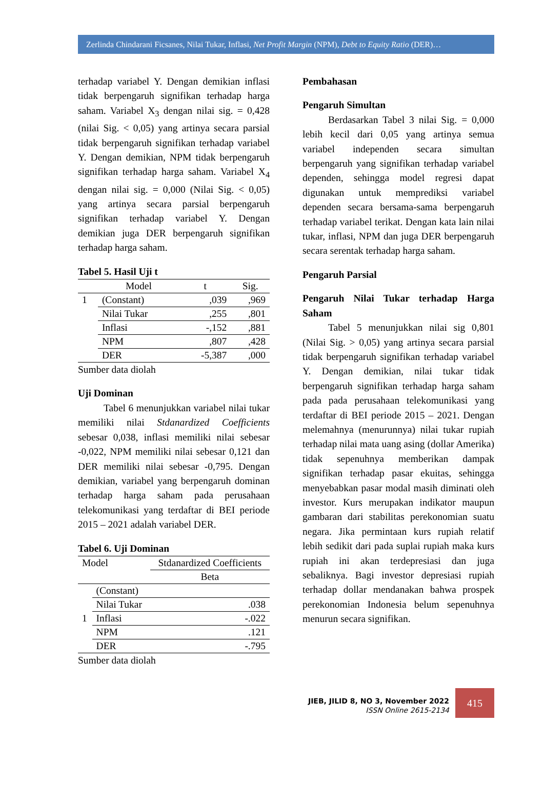Zerlinda Chindarani Ficsanes, Nilai Tukar, Inflasi, Net Profit Margin (NPM), Debt to Equity Ratio (DER)…
terhadap variabel Y. Dengan demikian inflasi tidak berpengaruh signifikan terhadap harga saham. Variabel X<sub>3</sub> dengan nilai sig. = 0,428 (nilai Sig. < 0,05) yang artinya secara parsial tidak berpengaruh signifikan terhadap variabel Y. Dengan demikian, NPM tidak berpengaruh signifikan terhadap harga saham. Variabel X<sub>4</sub> dengan nilai sig. = 0,000 (Nilai Sig. < 0,05) yang artinya secara parsial berpengaruh signifikan terhadap variabel Y. Dengan demikian juga DER berpengaruh signifikan terhadap harga saham.
Tabel 5. Hasil Uji t
| | Model | t | Sig. |
| --- | --- | --- | --- |
| 1 | (Constant) | ,039 | ,969 |
| | Nilai Tukar | ,255 | ,801 |
| | Inflasi | -,152 | ,881 |
| | NPM | ,807 | ,428 |
| | DER | -5,387 | ,000 |
Sumber data diolah
Uji Dominan
Tabel 6 menunjukkan variabel nilai tukar memiliki nilai Stdanardized Coefficients sebesar 0,038, inflasi memiliki nilai sebesar -0,022, NPM memiliki nilai sebesar 0,121 dan DER memiliki nilai sebesar -0,795. Dengan demikian, variabel yang berpengaruh dominan terhadap harga saham pada perusahaan telekomunikasi yang terdaftar di BEI periode 2015 – 2021 adalah variabel DER.
Tabel 6. Uji Dominan
| Model | | Stdanardized Coefficients |
| | | Beta |
| | (Constant) | |
| | Nilai Tukar | .038 |
| 1 | Inflasi | -.022 |
| | NPM | .121 |
| | DER | -.795 |
Sumber data diolah
Pembahasan
Pengaruh Simultan
Berdasarkan Tabel 3 nilai Sig. = 0,000 lebih kecil dari 0,05 yang artinya semua variabel independen secara simultan berpengaruh yang signifikan terhadap variabel dependen, sehingga model regresi dapat digunakan untuk memprediksi variabel dependen secara bersama-sama berpengaruh terhadap variabel terikat. Dengan kata lain nilai tukar, inflasi, NPM dan juga DER berpengaruh secara serentak terhadap harga saham.
Pengaruh Parsial
Pengaruh Nilai Tukar terhadap Harga Saham
Tabel 5 menunjukkan nilai sig 0,801 (Nilai Sig. > 0,05) yang artinya secara parsial tidak berpengaruh signifikan terhadap variabel Y. Dengan demikian, nilai tukar tidak berpengaruh signifikan terhadap harga saham pada pada perusahaan telekomunikasi yang terdaftar di BEI periode 2015 – 2021. Dengan melemahnya (menurunnya) nilai tukar rupiah terhadap nilai mata uang asing (dollar Amerika) tidak sepenuhnya memberikan dampak signifikan terhadap pasar ekuitas, sehingga menyebabkan pasar modal masih diminati oleh investor. Kurs merupakan indikator maupun gambaran dari stabilitas perekonomian suatu negara. Jika permintaan kurs rupiah relatif lebih sedikit dari pada suplai rupiah maka kurs rupiah ini akan terdepresiasi dan juga sebaliknya. Bagi investor depresiasi rupiah terhadap dollar mendanakan bahwa prospek perekonomian Indonesia belum sepenuhnya menurun secara signifikan.
JIEB, JILID 8, NO 3, November 2022
ISSN Online 2615-2134
415